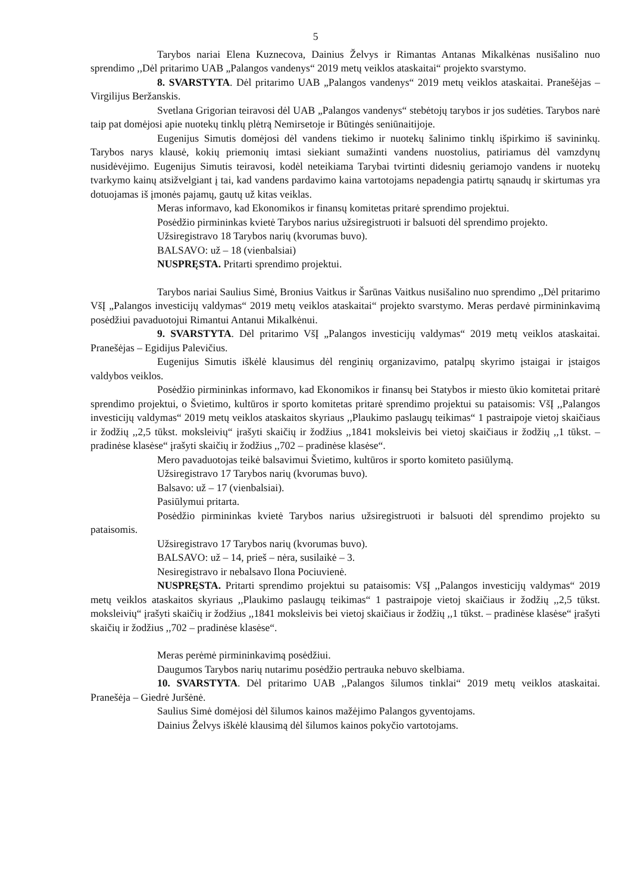5
Tarybos nariai Elena Kuznecova, Dainius Želvys ir Rimantas Antanas Mikalkėnas nusišalino nuo sprendimo ,,Dėl pritarimo UAB „Palangos vandenys“ 2019 metų veiklos ataskaitai“ projekto svarstymo.
8. SVARSTYTA. Dėl pritarimo UAB „Palangos vandenys“ 2019 metų veiklos ataskaitai. Pranešėjas – Virgilijus Beržanskis.
Svetlana Grigorian teiravosi dėl UAB „Palangos vandenys“ stebėtojų tarybos ir jos sudėties. Tarybos narė taip pat domėjosi apie nuotekų tinklų plėtrą Nemirsetoje ir Būtingės seniūnaitijoje.
Eugenijus Simutis domėjosi dėl vandens tiekimo ir nuotekų šalinimo tinklų išpirkimo iš savininkų. Tarybos narys klausė, kokių priemonių imtasi siekiant sumažinti vandens nuostolius, patiriamus dėl vamzdynų nusidėvėjimo. Eugenijus Simutis teiravosi, kodėl neteikiama Tarybai tvirtinti didesnių geriamojo vandens ir nuotekų tvarkymo kainų atsižvelgiant į tai, kad vandens pardavimo kaina vartotojams nepadengia patirtų sąnaudų ir skirtumas yra dotuojamas iš įmonės pajamų, gautų už kitas veiklas.
Meras informavo, kad Ekonomikos ir finansų komitetas pritarė sprendimo projektui.
Posėdžio pirmininkas kvietė Tarybos narius užsiregistruoti ir balsuoti dėl sprendimo projekto.
Užsiregistravo 18 Tarybos narių (kvorumas buvo).
BALSAVO: už – 18 (vienbalsiai)
NUSPRĘSTA. Pritarti sprendimo projektui.
Tarybos nariai Saulius Simė, Bronius Vaitkus ir Šarūnas Vaitkus nusišalino nuo sprendimo ,,Dėl pritarimo VšĮ „Palangos investicijų valdymas“ 2019 metų veiklos ataskaitai“ projekto svarstymo. Meras perdavė pirmininkavimą posėdžiui pavaduotojui Rimantui Antanui Mikalkėnui.
9. SVARSTYTA. Dėl pritarimo VšĮ „Palangos investicijų valdymas“ 2019 metų veiklos ataskaitai. Pranešėjas – Egidijus Palevičius.
Eugenijus Simutis iškėlė klausimus dėl renginių organizavimo, patalpų skyrimo įstaigai ir įstaigos valdybos veiklos.
Posėdžio pirmininkas informavo, kad Ekonomikos ir finansų bei Statybos ir miesto ūkio komitetai pritarė sprendimo projektui, o Švietimo, kultūros ir sporto komitetas pritarė sprendimo projektui su pataisomis: VšĮ ,,Palangos investicijų valdymas“ 2019 metų veiklos ataskaitos skyriaus ,,Plaukimo paslaugų teikimas“ 1 pastraipoje vietoj skaičiaus ir žodžių ,,2,5 tūkst. moksleivių“ įrašyti skaičių ir žodžius ,,1841 moksleivis bei vietoj skaičiaus ir žodžių ,,1 tūkst. – pradinėse klasėse“ įrašyti skaičių ir žodžius ,,702 – pradinėse klasėse“.
Mero pavaduotojas teikė balsavimui Švietimo, kultūros ir sporto komiteto pasiūlymą.
Užsiregistravo 17 Tarybos narių (kvorumas buvo).
Balsavo: už – 17 (vienbalsiai).
Pasiūlymui pritarta.
Posėdžio pirmininkas kvietė Tarybos narius užsiregistruoti ir balsuoti dėl sprendimo projekto su pataisomis.
Užsiregistravo 17 Tarybos narių (kvorumas buvo).
BALSAVO: už – 14, prieš – nėra, susilaikė – 3.
Nesiregistravo ir nebalsavo Ilona Pociuvienė.
NUSPRĘSTA. Pritarti sprendimo projektui su pataisomis: VšĮ ,,Palangos investicijų valdymas“ 2019 metų veiklos ataskaitos skyriaus ,,Plaukimo paslaugų teikimas“ 1 pastraipoje vietoj skaičiaus ir žodžių ,,2,5 tūkst. moksleivių“ įrašyti skaičių ir žodžius ,,1841 moksleivis bei vietoj skaičiaus ir žodžių ,,1 tūkst. – pradinėse klasėse“ įrašyti skaičių ir žodžius ,,702 – pradinėse klasėse“.
Meras perėmė pirmininkavimą posėdžiui.
Daugumos Tarybos narių nutarimu posėdžio pertrauka nebuvo skelbiama.
10. SVARSTYTA. Dėl pritarimo UAB ,,Palangos šilumos tinklai“ 2019 metų veiklos ataskaitai. Pranešėja – Giedrė Juršėnė.
Saulius Simė domėjosi dėl šilumos kainos mažėjimo Palangos gyventojams.
Dainius Želvys iškėlė klausimą dėl šilumos kainos pokyčio vartotojams.